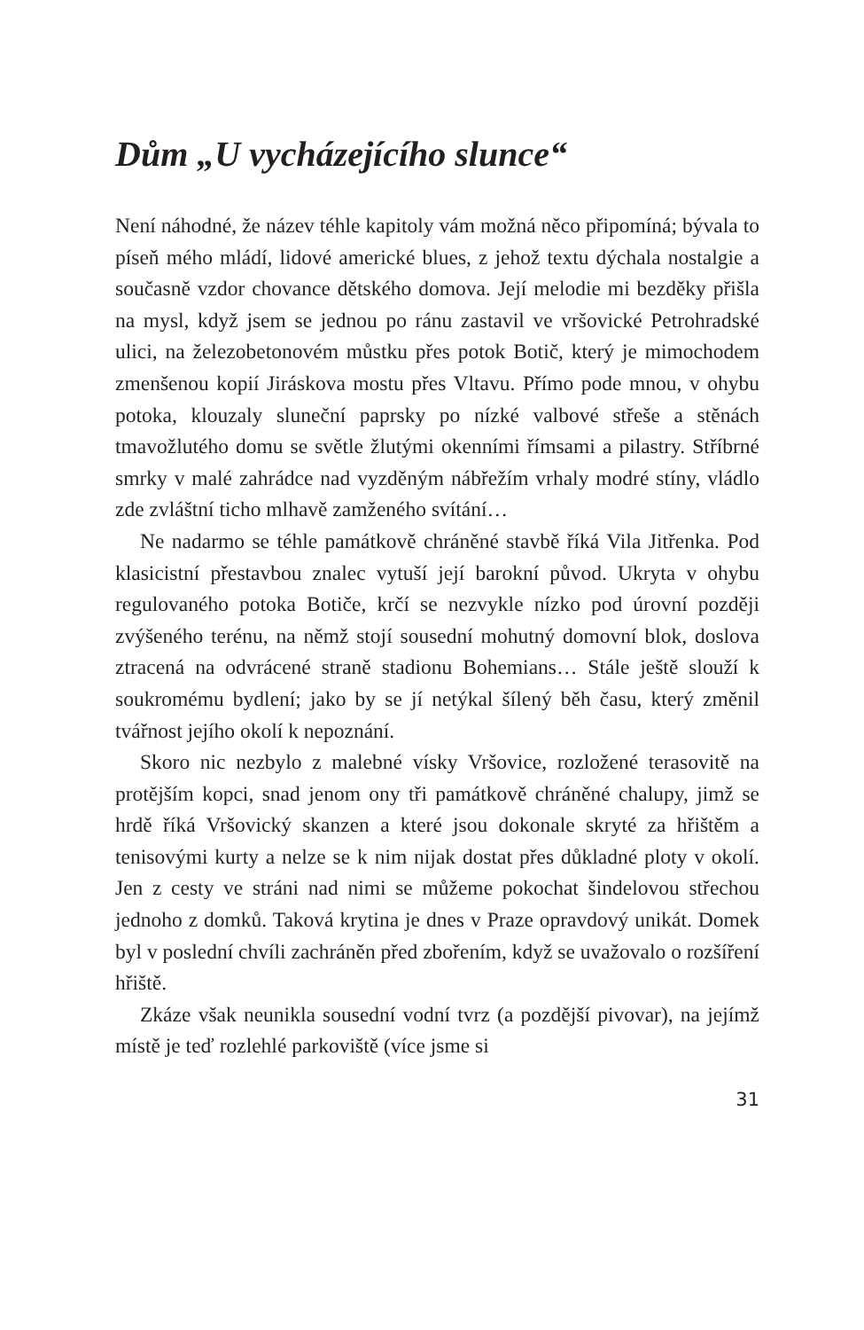Dům „U vycházejícího slunce“
Není náhodné, že název téhle kapitoly vám možná něco připomíná; bývala to píseň mého mládí, lidové americké blues, z jehož textu dýchala nostalgie a současně vzdor chovance dětského domova. Její melodie mi bezděky přišla na mysl, když jsem se jednou po ránu zastavil ve vršovické Petrohradské ulici, na železobetonovém můstku přes potok Botič, který je mimochodem zmenšenou kopií Jiráskova mostu přes Vltavu. Přímo pode mnou, v ohybu potoka, klouzaly sluneční paprsky po nízké valbové střeše a stěnách tmavožlutého domu se světle žlutými okenními římsami a pilastry. Stříbrné smrky v malé zahrádce nad vyzděným nábřežím vrhaly modré stíny, vládlo zde zvláštní ticho mlhavě zamženého svítání…
Ne nadarmo se téhle památkově chráněné stavbě říká Vila Jitřenka. Pod klasicistní přestavbou znalec vytuší její barokní původ. Ukryta v ohybu regulovaného potoka Botiče, krčí se nezvykle nízko pod úrovní později zvýšeného terénu, na němž stojí sousední mohutný domovní blok, doslova ztracená na odvrácené straně stadionu Bohemians… Stále ještě slouží k soukromému bydlení; jako by se jí netýkal šílený běh času, který změnil tvářnost jejího okolí k nepoznání.
Skoro nic nezbylo z malebné vísky Vršovice, rozložené terasovitě na protějším kopci, snad jenom ony tři památkově chráněné chalupy, jimž se hrdě říká Vršovický skanzen a které jsou dokonale skryté za hřištěm a tenisovými kurty a nelze se k nim nijak dostat přes důkladné ploty v okolí. Jen z cesty ve stráni nad nimi se můžeme pokochat šindelovou střechou jednoho z domků. Taková krytina je dnes v Praze opravdový unikát. Domek byl v poslední chvíli zachráněn před zbořením, když se uvažovalo o rozšíření hřiště.
Zkáze však neunikla sousední vodní tvrz (a pozdější pivovar), na jejímž místě je teď rozlehlé parkoviště (více jsme si
31